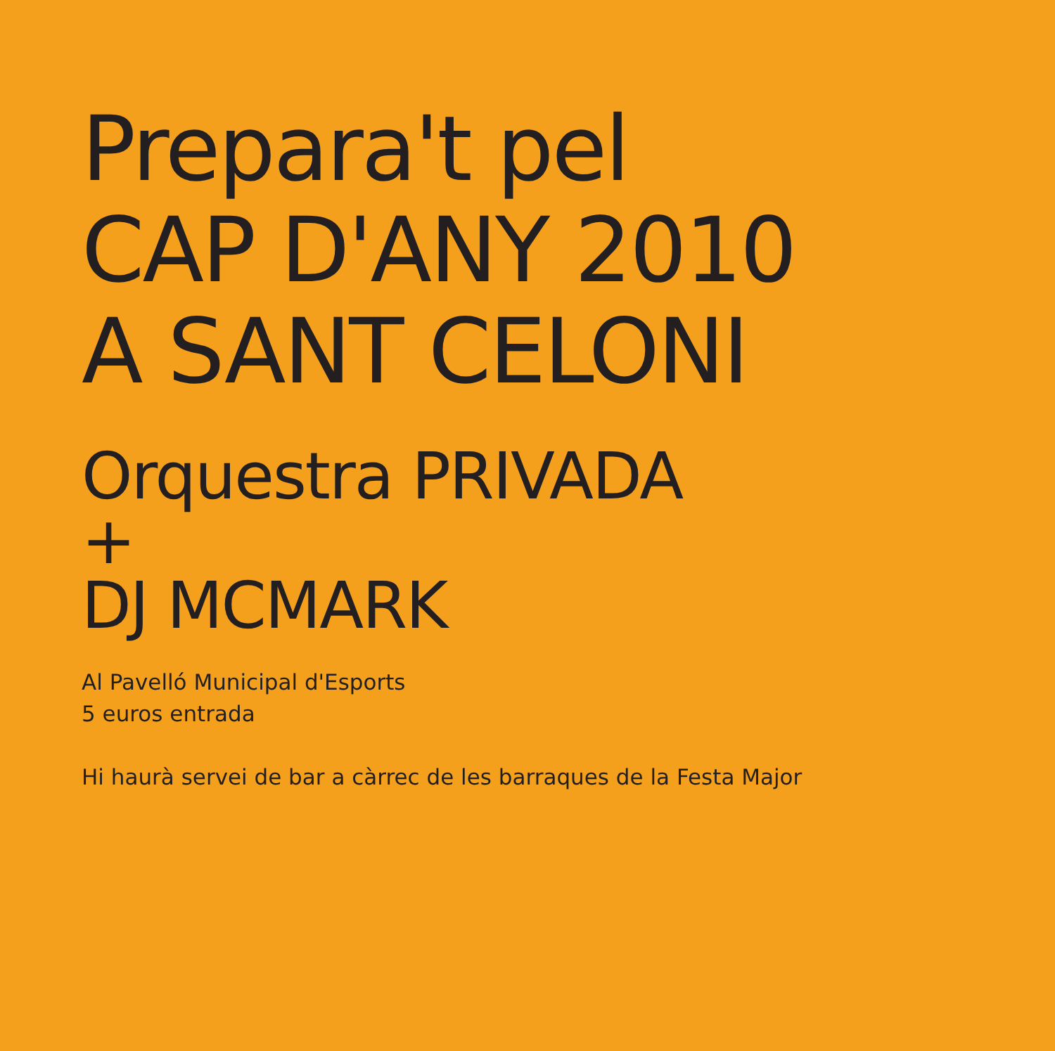Prepara't pel
CAP D'ANY 2010
A SANT CELONI
Orquestra PRIVADA
+
DJ MCMARK
Al Pavelló Municipal d'Esports
5 euros entrada
Hi haurà servei de bar a càrrec de les barraques de la Festa Major